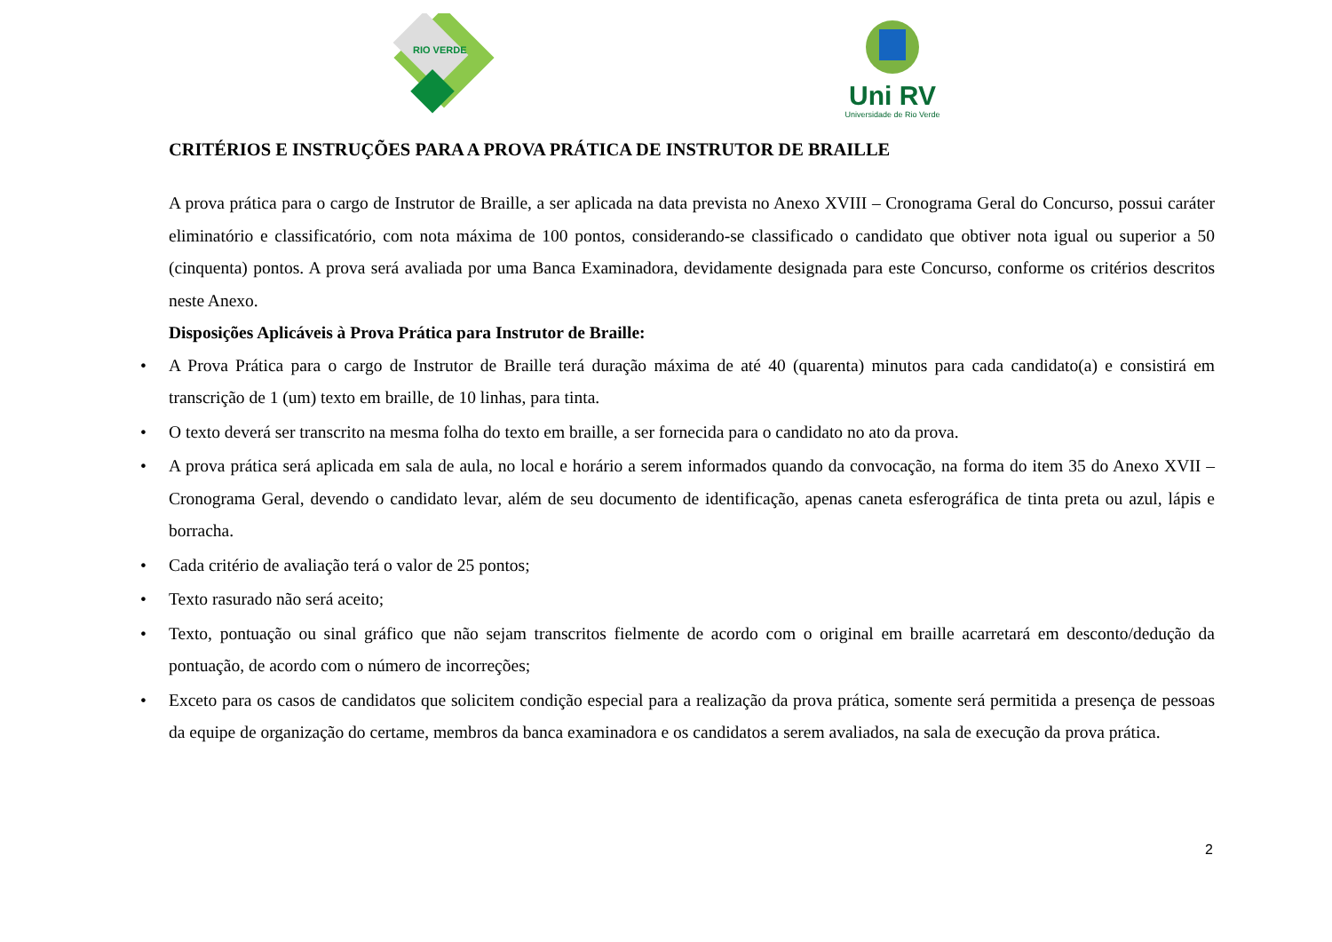RIO VERDE
Uni RV
Universidade de Rio Verde
CRITÉRIOS E INSTRUÇÕES PARA A PROVA PRÁTICA DE INSTRUTOR DE BRAILLE
A prova prática para o cargo de Instrutor de Braille, a ser aplicada na data prevista no Anexo XVIII – Cronograma Geral do Concurso, possui caráter eliminatório e classificatório, com nota máxima de 100 pontos, considerando-se classificado o candidato que obtiver nota igual ou superior a 50 (cinquenta) pontos. A prova será avaliada por uma Banca Examinadora, devidamente designada para este Concurso, conforme os critérios descritos neste Anexo.
Disposições Aplicáveis à Prova Prática para Instrutor de Braille:
• A Prova Prática para o cargo de Instrutor de Braille terá duração máxima de até 40 (quarenta) minutos para cada candidato(a) e consistirá em transcrição de 1 (um) texto em braille, de 10 linhas, para tinta.
• O texto deverá ser transcrito na mesma folha do texto em braille, a ser fornecida para o candidato no ato da prova.
• A prova prática será aplicada em sala de aula, no local e horário a serem informados quando da convocação, na forma do item 35 do Anexo XVII – Cronograma Geral, devendo o candidato levar, além de seu documento de identificação, apenas caneta esferográfica de tinta preta ou azul, lápis e borracha.
• Cada critério de avaliação terá o valor de 25 pontos;
• Texto rasurado não será aceito;
• Texto, pontuação ou sinal gráfico que não sejam transcritos fielmente de acordo com o original em braille acarretará em desconto/dedução da pontuação, de acordo com o número de incorreções;
• Exceto para os casos de candidatos que solicitem condição especial para a realização da prova prática, somente será permitida a presença de pessoas da equipe de organização do certame, membros da banca examinadora e os candidatos a serem avaliados, na sala de execução da prova prática.
2